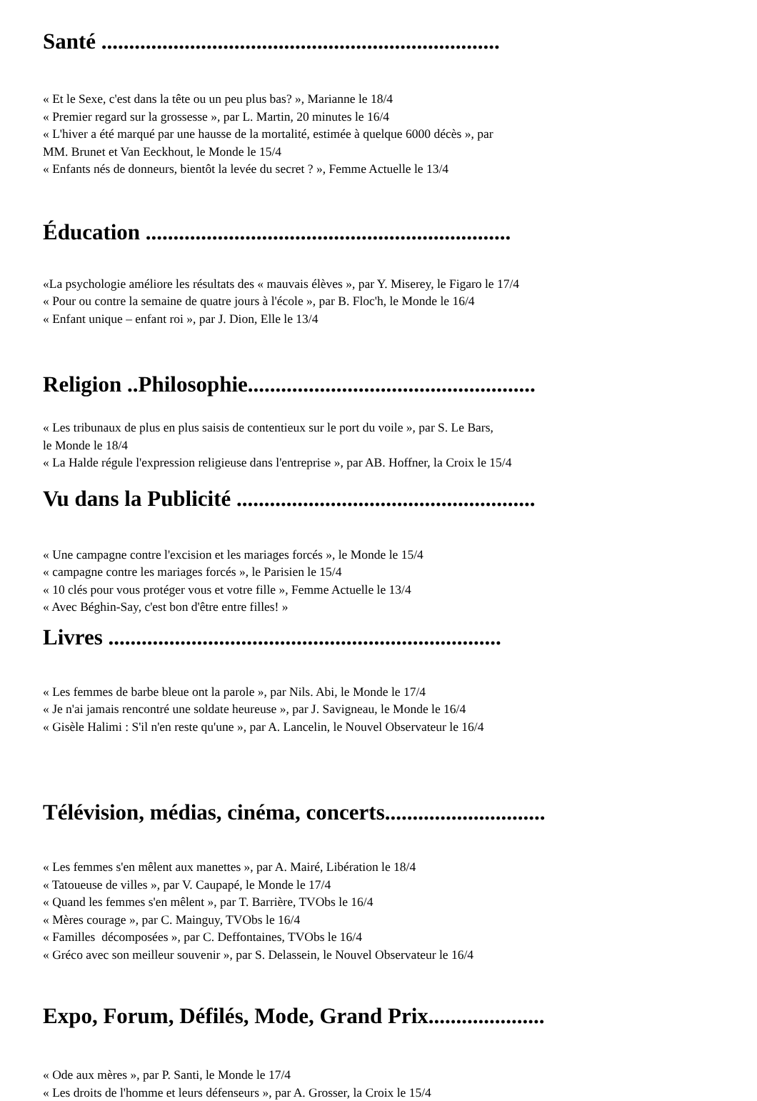Santé ........................................................................
« Et le Sexe, c'est dans la tête ou un peu plus bas? », Marianne le 18/4
« Premier regard sur la grossesse », par L. Martin, 20 minutes le 16/4
« L'hiver a été marqué par une hausse de la mortalité, estimée à quelque 6000 décès », par
MM. Brunet et Van Eeckhout, le Monde le 15/4
« Enfants nés de donneurs, bientôt la levée du secret ? », Femme Actuelle le 13/4
Éducation ..................................................................
«La psychologie améliore les résultats des « mauvais élèves », par Y. Miserey, le Figaro le 17/4
« Pour ou contre la semaine de quatre jours à l'école », par B. Floc'h, le Monde le 16/4
« Enfant unique – enfant roi », par J. Dion, Elle le 13/4
Religion ..Philosophie....................................................
« Les tribunaux de plus en plus saisis de contentieux sur le port du voile », par S. Le Bars,
le Monde le 18/4
« La Halde régule l'expression religieuse dans l'entreprise », par AB. Hoffner, la Croix le 15/4
Vu dans la Publicité ......................................................
« Une campagne contre l'excision et les mariages forcés », le Monde le 15/4
« campagne contre les mariages forcés », le Parisien le 15/4
« 10 clés pour vous protéger vous et votre fille », Femme Actuelle le 13/4
« Avec Béghin-Say, c'est bon d'être entre filles! »
Livres .......................................................................
« Les femmes de barbe bleue ont la parole », par Nils. Abi, le Monde le 17/4
« Je n'ai jamais rencontré une soldate heureuse », par J. Savigneau, le Monde le 16/4
« Gisèle Halimi : S'il n'en reste qu'une », par A. Lancelin, le Nouvel Observateur le 16/4
Télévision, médias, cinéma, concerts.............................
« Les femmes s'en mêlent aux manettes », par A. Mairé, Libération le 18/4
« Tatoueuse de villes », par V. Caupapé, le Monde le 17/4
« Quand les femmes s'en mêlent », par T. Barrière, TVObs le 16/4
« Mères courage », par C. Mainguy, TVObs le 16/4
« Familles décomposées », par C. Deffontaines, TVObs le 16/4
« Gréco avec son meilleur souvenir », par S. Delassein, le Nouvel Observateur le 16/4
Expo, Forum, Défilés, Mode, Grand Prix.....................
« Ode aux mères », par P. Santi, le Monde le 17/4
« Les droits de l'homme et leurs défenseurs », par A. Grosser, la Croix le 15/4